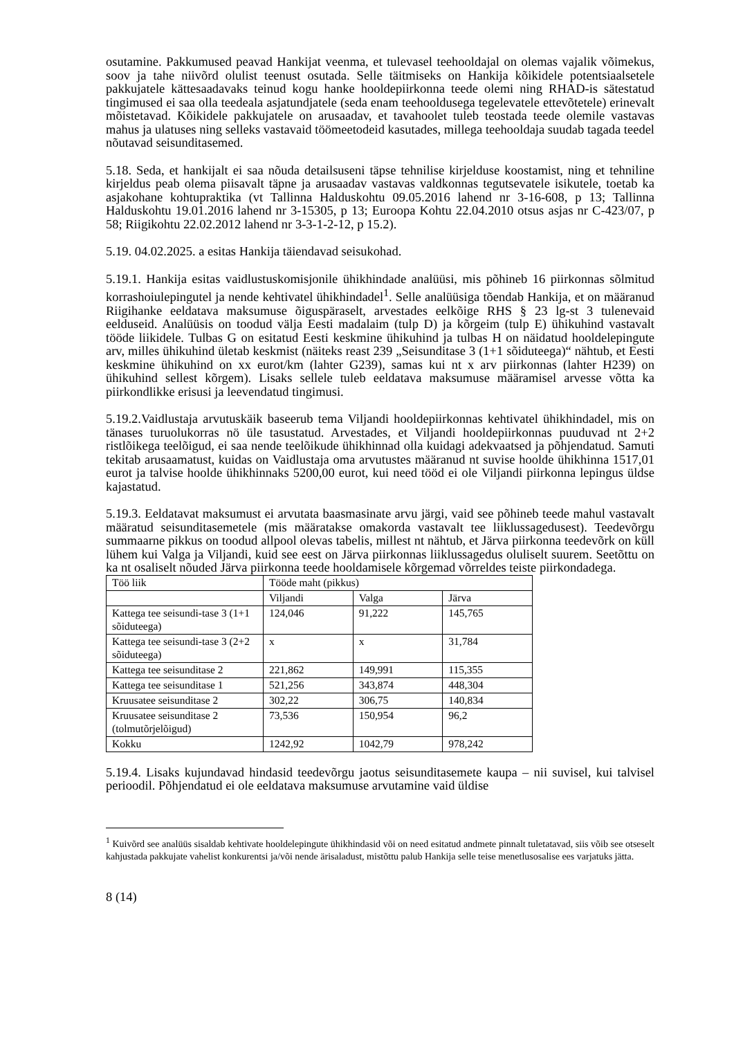osutamine. Pakkumused peavad Hankijat veenma, et tulevasel teehooldajal on olemas vajalik võimekus, soov ja tahe niivõrd olulist teenust osutada. Selle täitmiseks on Hankija kõikidele potentsiaalsetele pakkujatele kättesaadavaks teinud kogu hanke hooldepiirkonna teede olemi ning RHAD-is sätestatud tingimused ei saa olla teedeala asjatundjatele (seda enam teehooldusega tegelevatele ettevõtetele) erinevalt mõistetavad. Kõikidele pakkujatele on arusaadav, et tavahoolet tuleb teostada teede olemile vastavas mahus ja ulatuses ning selleks vastavaid töömeetodeid kasutades, millega teehooldaja suudab tagada teedel nõutavad seisunditasemed.
5.18. Seda, et hankijalt ei saa nõuda detailsuseni täpse tehnilise kirjelduse koostamist, ning et tehniline kirjeldus peab olema piisavalt täpne ja arusaadav vastavas valdkonnas tegutsevatele isikutele, toetab ka asjakohane kohtupraktika (vt Tallinna Halduskohtu 09.05.2016 lahend nr 3-16-608, p 13; Tallinna Halduskohtu 19.01.2016 lahend nr 3-15305, p 13; Euroopa Kohtu 22.04.2010 otsus asjas nr C-423/07, p 58; Riigikohtu 22.02.2012 lahend nr 3-3-1-2-12, p 15.2).
5.19. 04.02.2025. a esitas Hankija täiendavad seisukohad.
5.19.1. Hankija esitas vaidlustuskomisjonile ühikhindade analüüsi, mis põhineb 16 piirkonnas sõlmitud korrashoiulepingutel ja nende kehtivatel ühikhindadel<sup>1</sup>. Selle analüüsiga tõendab Hankija, et on määranud Riigihanke eeldatava maksumuse õiguspäraselt, arvestades eelkõige RHS § 23 lg-st 3 tulenevaid eelduseid. Analüüsis on toodud välja Eesti madalaim (tulp D) ja kõrgeim (tulp E) ühikuhind vastavalt tööde liikidele. Tulbas G on esitatud Eesti keskmine ühikuhind ja tulbas H on näidatud hooldelepingute arv, milles ühikuhind ületab keskmist (näiteks reast 239 „Seisunditase 3 (1+1 sõiduteega)“ nähtub, et Eesti keskmine ühikuhind on xx eurot/km (lahter G239), samas kui nt x arv piirkonnas (lahter H239) on ühikuhind sellest kõrgem). Lisaks sellele tuleb eeldatava maksumuse määramisel arvesse võtta ka piirkondlikke erisusi ja leevendatud tingimusi.
5.19.2.Vaidlustaja arvutuskäik baseerub tema Viljandi hooldepiirkonnas kehtivatel ühikhindadel, mis on tänases turuolukorras nö üle tasustatud. Arvestades, et Viljandi hooldepiirkonnas puuduvad nt 2+2 ristlõikega teelõigud, ei saa nende teelõikude ühikhinnad olla kuidagi adekvaatsed ja põhjendatud. Samuti tekitab arusaamatust, kuidas on Vaidlustaja oma arvutustes määranud nt suvise hoolde ühikhinna 1517,01 eurot ja talvise hoolde ühikhinnaks 5200,00 eurot, kui need tööd ei ole Viljandi piirkonna lepingus üldse kajastatud.
5.19.3. Eeldatavat maksumust ei arvutata baasmasinate arvu järgi, vaid see põhineb teede mahul vastavalt määratud seisunditasemetele (mis määratakse omakorda vastavalt tee liiklussagedusest). Teedevõrgu summaarne pikkus on toodud allpool olevas tabelis, millest nt nähtub, et Järva piirkonna teedevõrk on küll lühem kui Valga ja Viljandi, kuid see eest on Järva piirkonnas liiklussagedus oluliselt suurem. Seetõttu on ka nt osaliselt nõuded Järva piirkonna teede hooldamisele kõrgemad võrreldes teiste piirkondadega.
| Töö liik | Tööde maht (pikkus) | | |
| | Viljandi | Valga | Järva |
| Kattega tee seisundi-tase 3 (1+1 sõiduteega) | 124,046 | 91,222 | 145,765 |
| Kattega tee seisundi-tase 3 (2+2 sõiduteega) | x | x | 31,784 |
| Kattega tee seisunditase 2 | 221,862 | 149,991 | 115,355 |
| Kattega tee seisunditase 1 | 521,256 | 343,874 | 448,304 |
| Kruusatee seisunditase 2 | 302,22 | 306,75 | 140,834 |
| Kruusatee seisunditase 2 (tolmutõrjelõigud) | 73,536 | 150,954 | 96,2 |
| Kokku | 1242,92 | 1042,79 | 978,242 |
5.19.4. Lisaks kujundavad hindasid teedevõrgu jaotus seisunditasemete kaupa – nii suvisel, kui talvisel perioodil. Põhjendatud ei ole eeldatava maksumuse arvutamine vaid üldise
<sup>1</sup> Kuivõrd see analüüs sisaldab kehtivate hooldelepingute ühikhindasid või on need esitatud andmete pinnalt tuletatavad, siis võib see otseselt kahjustada pakkujate vahelist konkurentsi ja/või nende ärisaladust, mistõttu palub Hankija selle teise menetlusosalise ees varjatuks jätta.
8 (14)